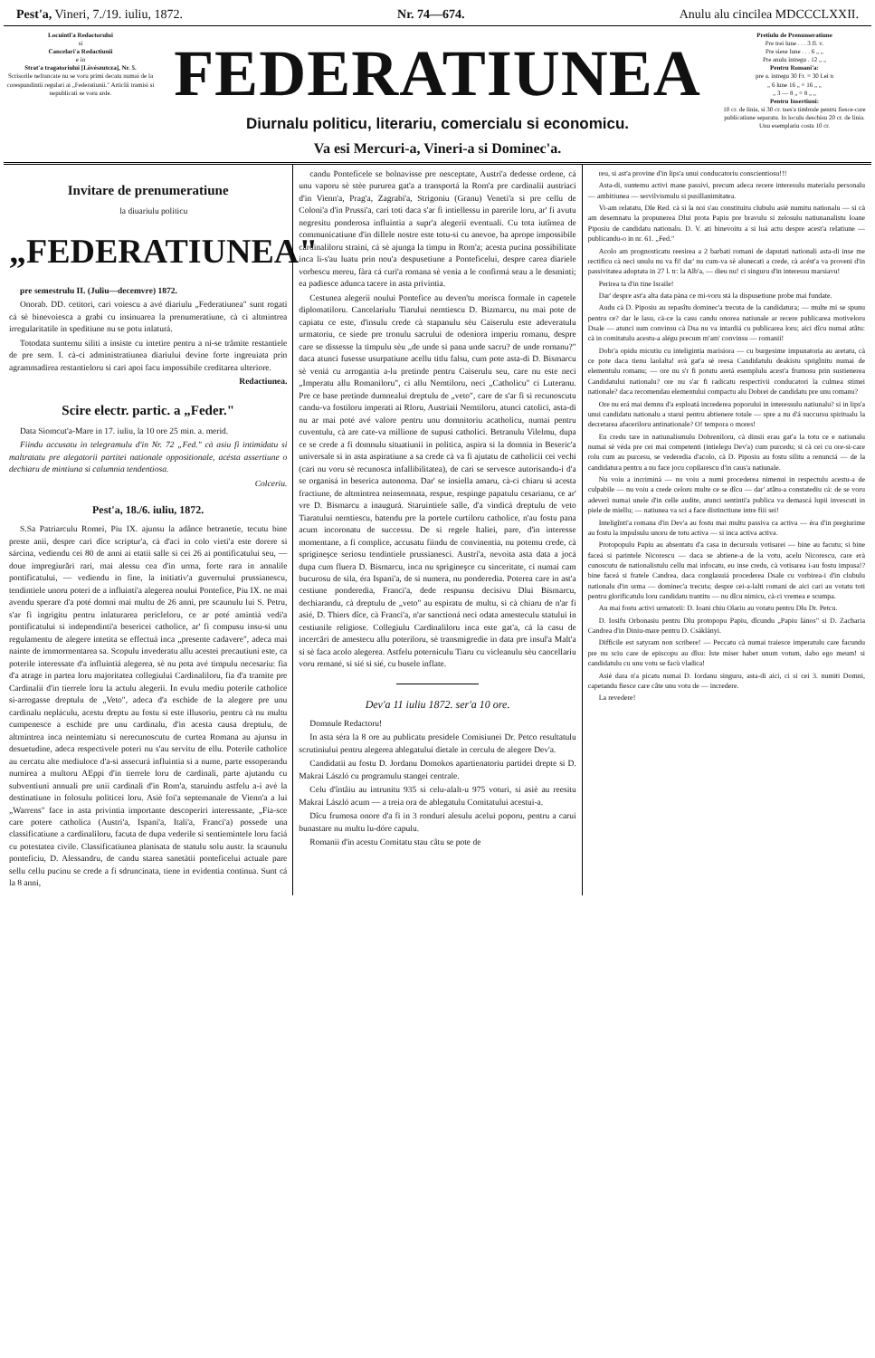Pest'a, Vineri, 7./19. iuliu, 1872. Nr. 74—674. Anulu alu cincilea MDCCCLXXII.
Locuintl'a Redactorului
si
Cancelari'a Redactiunii
e in
Strat'a tragatoriului [Lövészutcza], Nr. 5.
Scrisorile nefrancate nu se voru primi decatu numai de la corespundintii regulari ai „Federatiunii." Articlii tramisi si nepublicati se voru arde.
FEDERATIUNEA
Diurnalu politicu, literariu, comercialu si economicu.
Va esi Mercuri-a, Vineri-a si Dominec'a.
Pretiulu de Prenumeratiune
Pre trei lune . . . 3 fl. v.
Pre siese lune . . . 6 „ „
Pre anulu intregu . 12 „ „
Pentru Romani'a:
pre a. intregu 30 Fr. = 30 Lei n
„ 6 lune 16 „ = 16 „ „
„ 3 — 8 „ = 8 „ „
Pentru Insertiuni:
10 cr. de linia, si 30 cr. taes'a timbrale pentru fiesce-care publicatiune separatu. In loculu deschisu 20 cr. de linia.
Unu esemplariu costa 10 cr.
Invitare de prenumeratiune
la diuariulu politicu
„FEDERATIUNEA"
pre semestrulu II. (Juliu—decemvre) 1872.
Onorab. DD. cetitori, cari voiescu a avé diariulu „Federatiunea" sunt rogati cá sè binevoiesca a grabi cu insinuarea la prenumeratiune, cà ci altmintrea irregularitatile in speditiune nu se potu inlaturá.
Totodata suntemu siliti a insiste cu intetire pentru a ni-se trâmite restantiele de pre sem. I. cà-ci administratiunea diariului devine forte ingreuiata prin agrammadirea restantieloru si cari apoi facu impossibile creditarea ulteriore.
Redactiunea.
Scire electr. partic. a „Feder."
Data Siomcut'a-Mare in 17. iuliu, la 10 ore 25 min. a. merid.
Fiindu accusatu in telegramulu d'in Nr. 72 „Fed." cà asiu fi intimidatu si maltratatu pre alegatorii partitei nationale oppositionale, acésta assertiune o dechiaru de mintiuna si calumnia tendentiosa.
Colceriu.
Pest'a, 18./6. iuliu, 1872.
S.Sa Patriarculu Romei, Piu IX. ajunsu la adânce betranetie, tecutu bine preste anii, despre cari dîce scriptur'a, cà d'aci in colo vieti'a este dorere si sárcina, vediendu cei 80 de anni ai etatii salle si cei 26 ai pontificatului seu, — doue impregiurări rari, mai alessu cea d'in urma, forte rara in annalile pontificatului, — vediendu in fine, la initiativ'a guvernului prussianescu, tendintiele unoru poteri de a influinti'a alegerea noului Pontefice, Piu IX. ne mai avendu sperare d'a poté domnì mai multu de 26 anni, pre scaunulu lui S. Petru, s'ar fi ingrigitu pentru inlaturarea pericleloru, ce ar poté amintiá vedi'a pontificatului si independinti'a besericei catholice, ar' fi compusu insu-si unu regulamentu de alegere intetita se effectuá inca „presente cadavere", adeca mai nainte de immormentarea sa. Scopulu invederatu allu acestei precautiuni este, ca poterile interessate d'a influintiá alegerea, sè nu pota avé timpulu necesariu: fia d'a atrage in partea loru majoritatea collegiului Cardinaliloru, fia d'a tramite pre Cardinalii d'in tierrele loru la actulu alegerii. In evulu mediu poterile catholice si-arrogasse dreptulu de „Veto", adeca d'a eschide de la alegere pre unu cardinalu nepláculu, acestu dreptu au fostu si este illusoriu, pentru cà nu multu cumpenesce a eschide pre unu cardinalu, d'in acesta causa dreptulu, de altmintrea inca neintemiatu si nerecunoscutu de curtea Romana au ajunsu in desuetudine, adeca respectivele poteri nu s'au servitu de ellu. Poterile catholice au cercatu alte mediuloce d'a-si assecurá influintia si a nume, parte essoperandu numirea a multoru AEppi d'in tierrele loru de cardinali, parte ajutandu cu subventiuni annuali pre unii cardinali d'in Rom'a, staruindu astfelu a-i avè la destinatiune in folosulu politicei loru. Asiè foi'a septemanale de Vienn'a a lui „Warrens" face in asta privintia importante descoperiri interessante, „Fia-sce care potere catholica (Austri'a, Ispani'a, Itali'a, Franci'a) possede una classificatiune a cardinaliloru, facuta de dupa vederile si sentiemintele loru faciá cu potestatea civile. Classificatiunea planisata de statulu solu austr. la scaunulu ponteficiu, D. Alessandru, de candu starea sanetàtii ponteficelui actuale pare sellu cellu pucinu se crede a fi sdruncinata, tiene in evidentia continua. Sunt cá la 8 anni,
candu Pontefícele se bolnavisse pre nesceptate, Austri'a dedesse ordene, cá unu vaporu sè stèe pururea gat'a a transportá la Rom'a pre cardinalii austriaci d'in Vienn'a, Prag'a, Zagrabi'a, Strigoniu (Granu) Veneti'a si pre cellu de Coloni'a d'in Prussi'a, cari toti daca s'ar fi intiellessu in parerile loru, ar' fi avutu negresitu ponderosa influintia a supr'a alegerii eventuali. Cu tota iutîmea de communicatiune d'in dillele nostre este totu-si cu anevoe, ba aprope impossibile cardinaliloru straini, cá sè ajunga la timpu in Rom'a; acesta pucina possibilitate inca li-s'au luatu prin nou'a despusetiune a Ponteficelui, despre carea diariele vorbescu mereu, fàra cá curi'a romana sè venia a le confirmá seau a le desmintì; ea padiesce adunca tacere in asta privintia.
Cestunea alegerii noului Pontefice au deven'tu morisca formale in capetele diplomatiloru. Cancelariulu Tiarului nemtiescu D. Bizmarcu, nu mai pote de capiatu ce este, d'insulu crede cà stapanulu sèu Caiserulu este adeveratulu urmatoriu, ce siede pre tronulu sacrului de odeniora imperiu romanu, despre care se dissesse la timpulu sèu „de unde si pana unde sacru? de unde romanu?" daca atunci fusesse usurpatiune acellu titlu falsu, cum pote asta-di D. Bismarcu sè veniá cu arrogantia a-lu pretinde pentru Caiserulu seu, care nu este neci „Imperatu allu Romaniloru", ci allu Nemtiloru, neci „Catholicu" ci Luteranu. Pre ce base pretinde dumnealui dreptulu de „veto", care de s'ar fi si recunoscutu candu-va fostiloru imperati ai Rloru, Austriaii Nemtiloru, atunci catolici, asta-di nu ar mai poté avé valore pentru unu domnitoriu acatholicu, numai pentru cuventulu, cà are cate-va millione de supusi catholici. Betranulu Vilelmu, dupa ce se crede a fi domnulu situatiunii in politica, aspira si la domnia in Beseric'a universale si in asta aspiratiune a sa crede cà va fi ajutatu de catholicii cei vechi (cari nu voru sè recunosca infallibilitatea), de cari se servesce autorisandu-i d'a se organisá in beserica autonoma. Dar' se insiella amaru, cà-ci chiaru si acesta fractiune, de altmintrea neinsemnata, respue, respinge papatulu cesarianu, ce ar' vre D. Bismarcu a inaugurá. Staruintiele salle, d'a vindicá dreptulu de veto Tiaratului nemtiescu, batendu pre la portele curtiloru catholice, n'au fostu pana acum incoronatu de successu. De si regele Italiei, pare, d'in interesse momentane, a fi complice, accusatu fiindu de convinentia, nu potemu crede, cà sprigineşce seriosu tendintiele prussianesci. Austri'a, nevoita asta data a jocá dupa cum fluera D. Bismarcu, inca nu sprigineşce cu sinceritate, ci numai cam bucurosu de sila, éra Ispani'a, de si numera, nu ponderedia. Poterea care in ast'a cestiune ponderedia, Franci'a, dede respunsu decisivu Dlui Bismarcu, dechiarandu, cà dreptulu de „veto" au espiratu de multu, si cà chiaru de n'ar fi asié, D. Thiers dîce, cà Franci'a, n'ar sanctioná neci odata amesteculu statului in cestiunile religiose. Collegiulu Cardinaliloru inca este gat'a, cá la casu de incercări de amestecu allu poteriloru, sè transmigredie in data pre insul'a Malt'a si sè faca acolo alegerea. Astfelu poterniculu Tiaru cu vicleanulu sèu cancellariu voru remané, si sié si sié, cu busele inflate.
Dev'a 11 iuliu 1872. ser'a 10 ore.
Domnule Redactoru!
In asta séra la 8 ore au publicatu presidele Comisiunei Dr. Petco resultatulu scrutiniului pentru alegerea ablegatului dietale in cerculu de alegere Dev'a.
Candidatii au fostu D. Jordanu Domokos apartienatoriu partidei drepte si D. Makrai László cu programulu stangei centrale.
Celu d'întâiu au intrunitu 935 si celu-alalt-u 975 voturi, si asiè au reesitu Makrai László acum — a treia ora de ablegatulu Comitatului acestui-a.
Dîcu frumosa onore d'a fi in 3 ronduri alesulu acelui poporu, pentru a carui bunastare nu multu lu-dóre capulu.
Romanii d'in acestu Comitatu stau câtu se pote de
reu, si ast'a provine d'in lips'a unui conducatoriu conscientiosu!!!
Asta-di, suntemu activi mane passivi, precum adeca recere interesulu materialu personalu — ambitiunea — servilvismulu si pusillanimitatea.
Vi-am relatatu, Dle Red. cà si la noi s'au constituitu clubulu asiè numitu nationalu — si cà am desemnatu la propunerea Dlui prota Papiu pre bravulu si zelosulu natiunanalistu Ioane Piposiu de candidatu nationalu. D. V. ati binevoitu a si luá actu despre acest'a relatiune — publicandu-o in nr. 61. „Fed."
Acolo am prognosticatu reesirea a 2 barbati romani de daputati nationali asta-di inse me rectificu cà neci unulu nu va fi! dar' nu cum-va sè alunecati a crede, cà acést'a va proveni d'in passivitatea adoptata in 27 l. tr: la Alb'a, — dieu nu! ci singuru d'in interessu marsiavu!
Perirea ta d'in tine Israile!
Dar' despre ast'a alta data pàna ce mi-voru stá la dispusetiune probe mai fundate.
Audu cà D. Piposiu au repasîtu dominec'a trecuta de la candidatura; — multe mi se spunu pentru ce? dar le lasu, cà-ce la casu candu onorea natiunale ar recere publicarea motiveloru Dsale — atunci sum convinsu cà Dsa nu va intardiá cu publicarea loru; aici dîcu numai atâtu: cà in comitatulu acestu-a alégu precum m'am' convinsu — romanii!
Dobr'a opidu micutiu cu inteligintia marisiora — cu burgesime impunatoria au aretatu, cà ce pote daca tienu laolalta! erá gat'a sè reesa Candidatulu deakistu sprigînitu numai de elementulu romanu; — ore nu s'r fi potutu aretá esemplulu acest'a frumosu prin sustienerea Candidatului nationalu? ore nu s'ar fi radicatu respectivii conducatori la culmea stimei nationale? daca recomendau elementului compactu alu Dobrei de candidatu pre unu romanu?
Ore nu erá mai demnu d'a esploatá increderea poporului in interessulu natiunalu? si in lips'a unui candidatu nationalu a staruì pentru abtienere totale — spre a nu d'á succursu spiritualu la decretarea afaceriloru antinationale? O! tempora o mores!
Eu credu tare in natiunalismulu Dobreniloru, cà dinsii erau gat'a la totu ce e natiunalu numai sè véda pre cei mai competenti (intielegu Dev'a) cum purcedu; si cà cei cu ore-si-care rolu cum au purcesu, se vederedia d'acolo, cà D. Piposiu au fostu silitu a renunciá — de la candidatura pentru a nu face jocu copilarescu d'in caus'a natiunale.
Nu voiu a incriminá — nu voiu a numi procederea nimenui in respectulu acestu-a de culpabile — nu voiu a crede celoru multe ce se dîcu — dar' atâtu-a constatediu cà: de se voru adeverì numai unele d'in celle audite, atunci sentinti'a publica va demascá lupii invescuti in piele de miellu; — natiunea va sci a face distinctiune intre fiii sei!
Inteligînti'a romana d'in Dev'a au fostu mai multu passiva ca activa — éra d'in pregiurime au fostu la impulsulu unoru de totu activa — si inca activa activa.
Protopopulu Papiu au absentatu d'a casa in decursulu votisarei — bine au facutu; si bine faceá si parintele Nicorescu — daca se abtiene-a de la votu, acelu Nicorescu, care erà cunoscutu de nationalistulu cellu mai infocatu, eu inse credu, cà votisarea i-au fostu impusa!? bine faceá si fratele Candrea, daca conglasuiá procederea Dsale cu vorbirea-i d'in clubulu nationalu d'in urma — dominec'a trecuta; despre cei-a-lalti romani de aici cari au votatu toti pentru glorificatulu loru candidatu trantitu — nu dîcu nimicu, cà-ci vremea e scumpa.
Au mai fostu activi urmatorii: D. Ioani chiu Olariu au votatu pentru Dlu Dr. Petcu.
D. Iosifu Orbonasiu pentru Dlu protopopu Papiu, dîcundu „Papiu Iános" si D. Zacharia Candrea d'in Diniu-mare pentru D. Csáklányi.
Difficile est satyram non scribere! — Peccatu cà numai traiesce imperatulu care facundu pre nu sciu care de episcopu au dîsu: Iste miser habet unum votum, dabo ego meum! si candidatulu cu unu votu se facù vladica!
Asiè dara n'a picatu numai D. Iordanu singuru, asta-di aici, ci si cei 3. numiti Domni, capetandu fiesce care câte unu votu de — incredere.
La revedere!